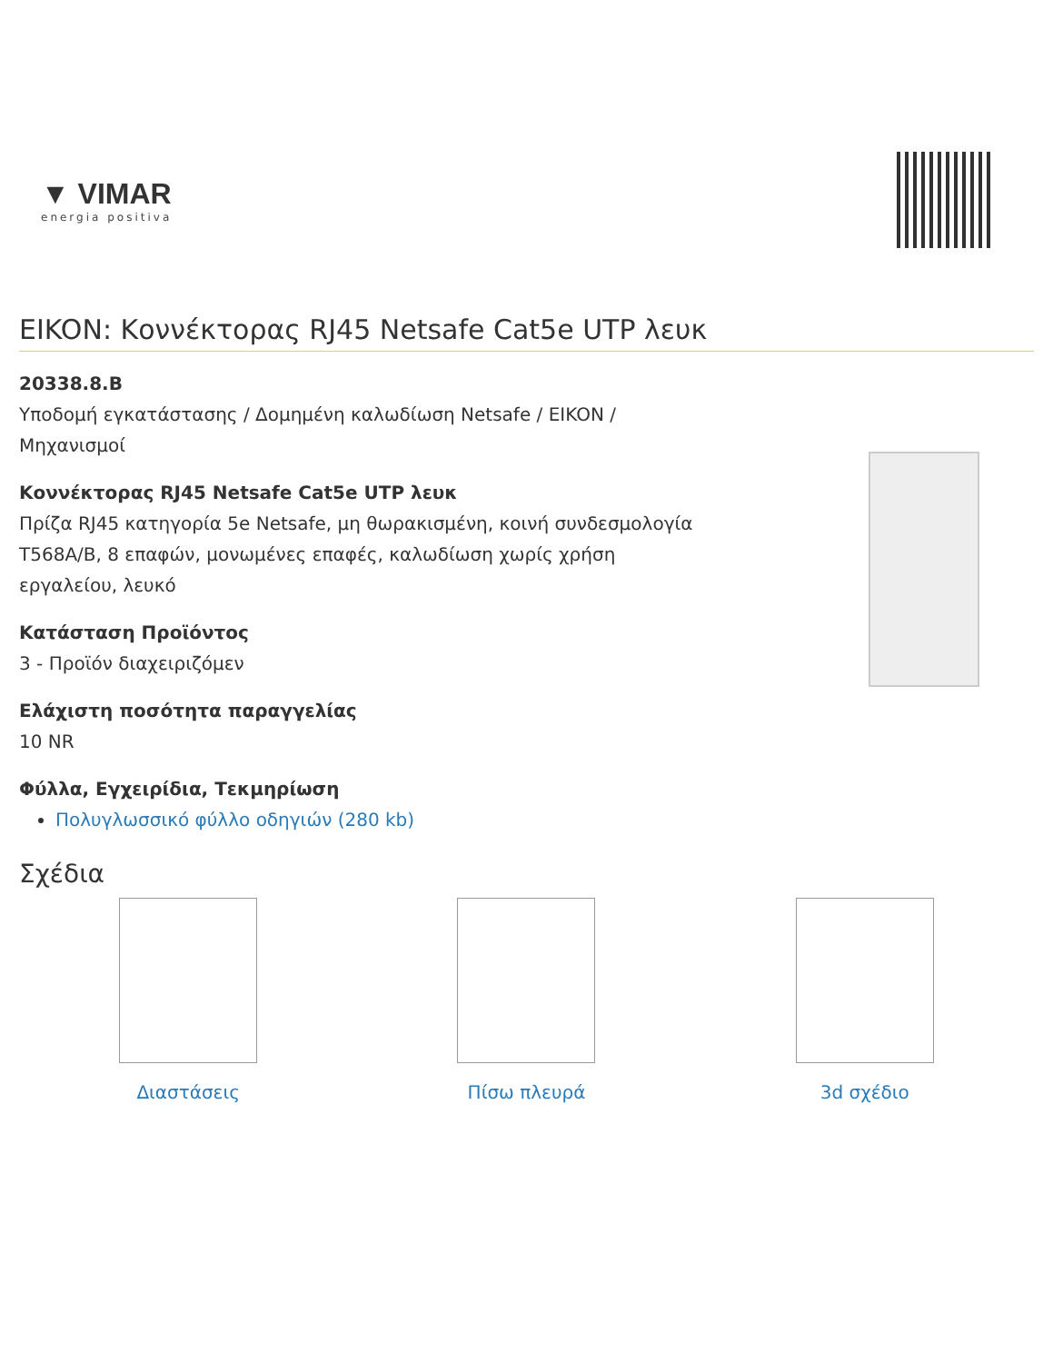▼ VIMAR
energia positiva
EIKON: Κοννέκτορας RJ45 Netsafe Cat5e UTP λευκ
20338.8.B
Υποδομή εγκατάστασης / Δομημένη καλωδίωση Netsafe / EIKON / Μηχανισμοί
Κοννέκτορας RJ45 Netsafe Cat5e UTP λευκ
Πρίζα RJ45 κατηγορία 5e Netsafe, μη θωρακισμένη, κοινή συνδεσμολογία T568A/B, 8 επαφών, μονωμένες επαφές, καλωδίωση χωρίς χρήση εργαλείου, λευκό
Κατάσταση Προϊόντος
3 - Προϊόν διαχειριζόμεν
Ελάχιστη ποσότητα παραγγελίας
10 NR
Φύλλα, Εγχειρίδια, Τεκμηρίωση
Πολυγλωσσικό φύλλο οδηγιών (280 kb)
Σχέδια
Διαστάσεις Πίσω πλευρά 3d σχέδιο